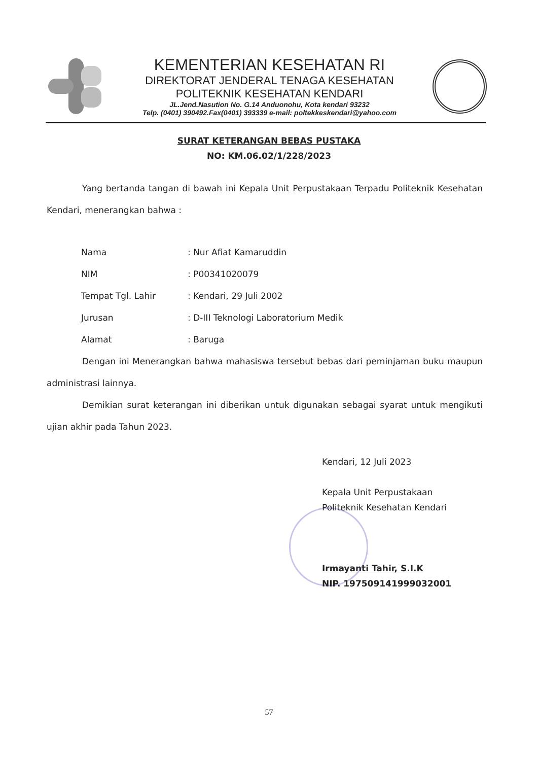KEMENTERIAN KESEHATAN RI
DIREKTORAT JENDERAL TENAGA KESEHATAN
POLITEKNIK KESEHATAN KENDARI
JL.Jend.Nasution No. G.14 Anduonohu, Kota kendari 93232
Telp. (0401) 390492.Fax(0401) 393339 e-mail: poltekkeskendari@yahoo.com
SURAT KETERANGAN BEBAS PUSTAKA
NO: KM.06.02/1/228/2023
Yang bertanda tangan di bawah ini Kepala Unit Perpustakaan Terpadu Politeknik Kesehatan Kendari, menerangkan bahwa :
| Nama | : Nur Afiat Kamaruddin |
| NIM | : P00341020079 |
| Tempat Tgl. Lahir | : Kendari, 29 Juli 2002 |
| Jurusan | : D-III Teknologi Laboratorium Medik |
| Alamat | : Baruga |
Dengan ini Menerangkan bahwa mahasiswa tersebut bebas dari peminjaman buku maupun administrasi lainnya.
Demikian surat keterangan ini diberikan untuk digunakan sebagai syarat untuk mengikuti ujian akhir pada Tahun 2023.
Kendari, 12 Juli 2023
Kepala Unit Perpustakaan
Politeknik Kesehatan Kendari
Irmayanti Tahir, S.I.K
NIP. 197509141999032001
57